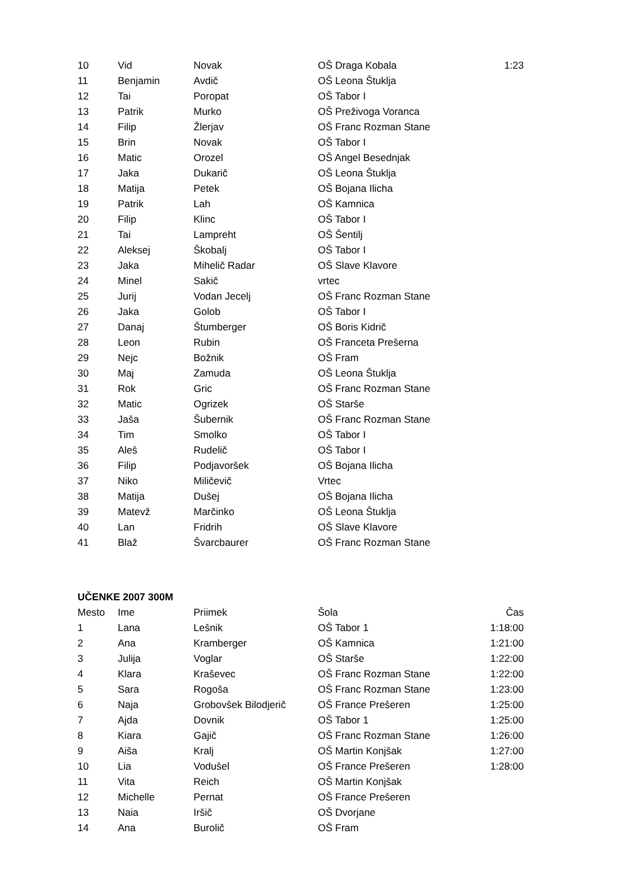| 10 | Vid | Novak | OŠ Draga Kobala | 1:23 |
| 11 | Benjamin | Avdič | OŠ Leona Štuklja | |
| 12 | Tai | Poropat | OŠ Tabor I | |
| 13 | Patrik | Murko | OŠ Preživoga Voranca | |
| 14 | Filip | Žlerjav | OŠ Franc Rozman Stane | |
| 15 | Brin | Novak | OŠ Tabor I | |
| 16 | Matic | Orozel | OŠ Angel Besednjak | |
| 17 | Jaka | Dukarič | OŠ Leona Štuklja | |
| 18 | Matija | Petek | OŠ Bojana Ilicha | |
| 19 | Patrik | Lah | OŠ Kamnica | |
| 20 | Filip | Klinc | OŠ Tabor I | |
| 21 | Tai | Lampreht | OŠ Šentilj | |
| 22 | Aleksej | Škobalj | OŠ Tabor I | |
| 23 | Jaka | Mihelič Radar | OŠ Slave Klavore | |
| 24 | Minel | Sakič | vrtec | |
| 25 | Jurij | Vodan Jecelj | OŠ Franc Rozman Stane | |
| 26 | Jaka | Golob | OŠ Tabor I | |
| 27 | Danaj | Štumberger | OŠ Boris Kidrič | |
| 28 | Leon | Rubin | OŠ Franceta Prešerna | |
| 29 | Nejc | Božnik | OŠ Fram | |
| 30 | Maj | Zamuda | OŠ Leona Štuklja | |
| 31 | Rok | Gric | OŠ Franc Rozman Stane | |
| 32 | Matic | Ogrizek | OŠ Starše | |
| 33 | Jaša | Šubernik | OŠ Franc Rozman Stane | |
| 34 | Tim | Smolko | OŠ Tabor I | |
| 35 | Aleš | Rudelič | OŠ Tabor I | |
| 36 | Filip | Podjavoršek | OŠ Bojana Ilicha | |
| 37 | Niko | Miličevič | Vrtec | |
| 38 | Matija | Dušej | OŠ Bojana Ilicha | |
| 39 | Matevž | Marčinko | OŠ Leona Štuklja | |
| 40 | Lan | Fridrih | OŠ Slave Klavore | |
| 41 | Blaž | Švarcbaurer | OŠ Franc Rozman Stane | |
UČENKE 2007 300M
| Mesto | Ime | Priimek | Šola | Čas |
| --- | --- | --- | --- | --- |
| 1 | Lana | Lešnik | OŠ Tabor 1 | 1:18:00 |
| 2 | Ana | Kramberger | OŠ Kamnica | 1:21:00 |
| 3 | Julija | Voglar | OŠ Starše | 1:22:00 |
| 4 | Klara | Kraševec | OŠ Franc Rozman Stane | 1:22:00 |
| 5 | Sara | Rogoša | OŠ Franc Rozman Stane | 1:23:00 |
| 6 | Naja | Grobovšek Bilodjerič | OŠ France Prešeren | 1:25:00 |
| 7 | Ajda | Dovnik | OŠ Tabor 1 | 1:25:00 |
| 8 | Kiara | Gajič | OŠ Franc Rozman Stane | 1:26:00 |
| 9 | Aiša | Kralj | OŠ Martin Konjšak | 1:27:00 |
| 10 | Lia | Vodušel | OŠ France Prešeren | 1:28:00 |
| 11 | Vita | Reich | OŠ Martin Konjšak | |
| 12 | Michelle | Pernat | OŠ France Prešeren | |
| 13 | Naia | Iršič | OŠ Dvorjane | |
| 14 | Ana | Burolič | OŠ Fram | |